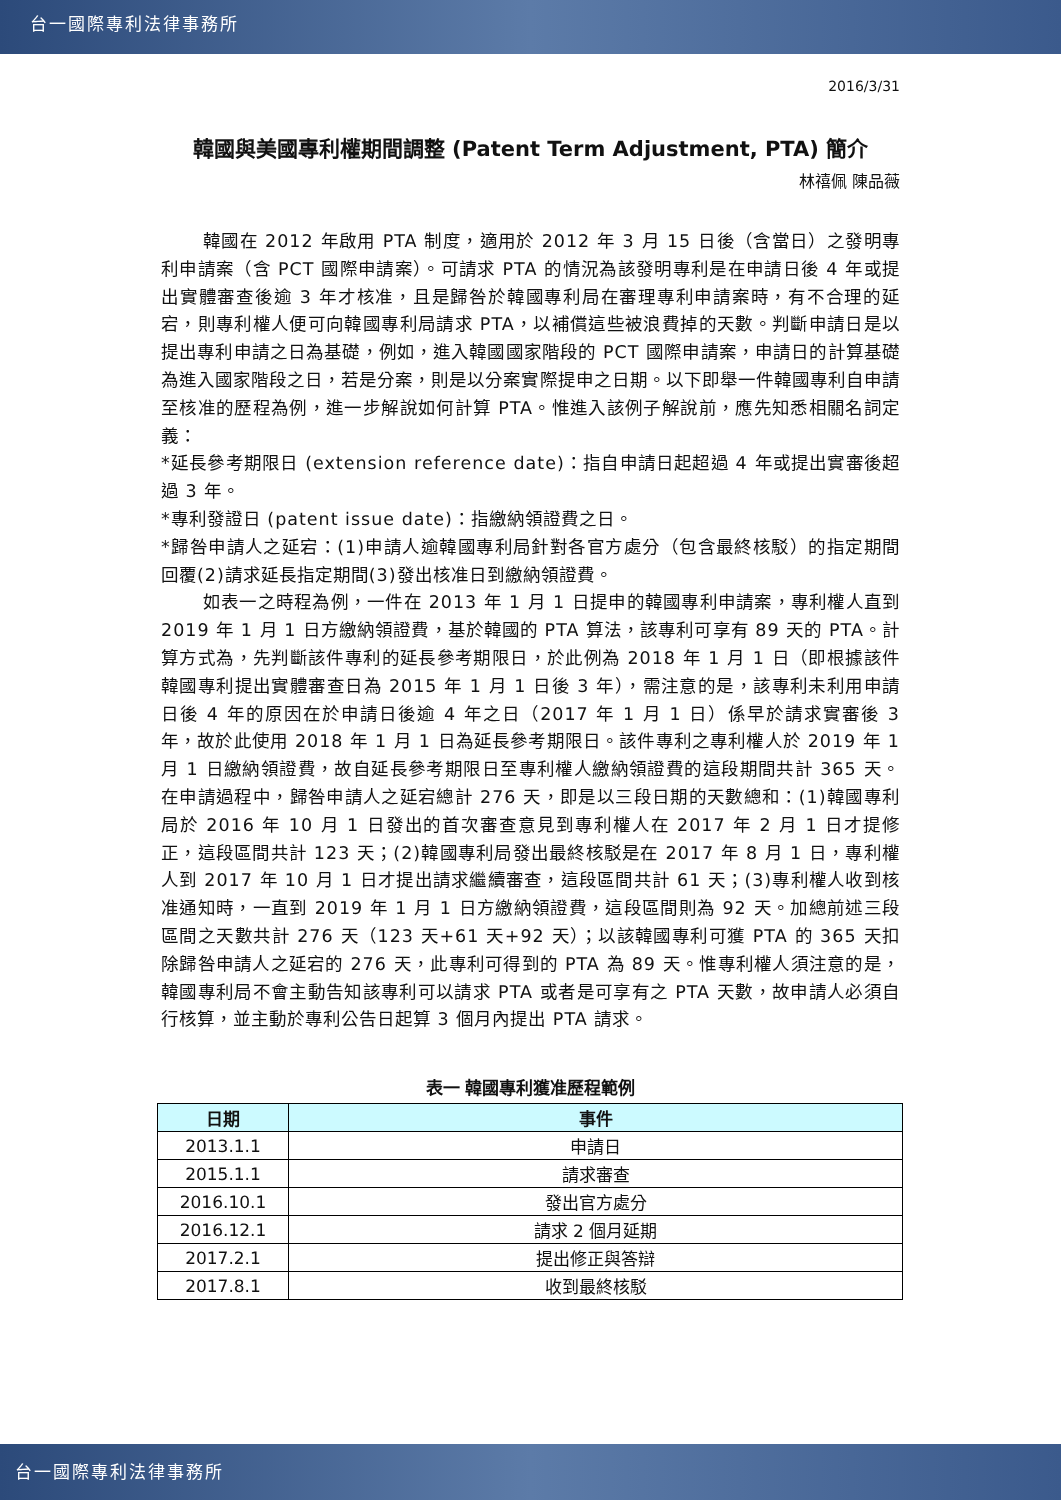台一國際專利法律事務所
2016/3/31
韓國與美國專利權期間調整 (Patent Term Adjustment, PTA) 簡介
林禧佩 陳品薇
韓國在 2012 年啟用 PTA 制度，適用於 2012 年 3 月 15 日後（含當日）之發明專利申請案（含 PCT 國際申請案）。可請求 PTA 的情況為該發明專利是在申請日後 4 年或提出實體審查後逾 3 年才核准，且是歸咎於韓國專利局在審理專利申請案時，有不合理的延宕，則專利權人便可向韓國專利局請求 PTA，以補償這些被浪費掉的天數。判斷申請日是以提出專利申請之日為基礎，例如，進入韓國國家階段的 PCT 國際申請案，申請日的計算基礎為進入國家階段之日，若是分案，則是以分案實際提申之日期。以下即舉一件韓國專利自申請至核准的歷程為例，進一步解說如何計算 PTA。惟進入該例子解說前，應先知悉相關名詞定義：
*延長參考期限日 (extension reference date)：指自申請日起超過 4 年或提出實審後超過 3 年。
*專利發證日 (patent issue date)：指繳納領證費之日。
*歸咎申請人之延宕：(1)申請人逾韓國專利局針對各官方處分（包含最終核駁）的指定期間回覆(2)請求延長指定期間(3)發出核准日到繳納領證費。
如表一之時程為例，一件在 2013 年 1 月 1 日提申的韓國專利申請案，專利權人直到 2019 年 1 月 1 日方繳納領證費，基於韓國的 PTA 算法，該專利可享有 89 天的 PTA。計算方式為，先判斷該件專利的延長參考期限日，於此例為 2018 年 1 月 1 日（即根據該件韓國專利提出實體審查日為 2015 年 1 月 1 日後 3 年），需注意的是，該專利未利用申請日後 4 年的原因在於申請日後逾 4 年之日（2017 年 1 月 1 日）係早於請求實審後 3 年，故於此使用 2018 年 1 月 1 日為延長參考期限日。該件專利之專利權人於 2019 年 1 月 1 日繳納領證費，故自延長參考期限日至專利權人繳納領證費的這段期間共計 365 天。在申請過程中，歸咎申請人之延宕總計 276 天，即是以三段日期的天數總和：(1)韓國專利局於 2016 年 10 月 1 日發出的首次審查意見到專利權人在 2017 年 2 月 1 日才提修正，這段區間共計 123 天；(2)韓國專利局發出最終核駁是在 2017 年 8 月 1 日，專利權人到 2017 年 10 月 1 日才提出請求繼續審查，這段區間共計 61 天；(3)專利權人收到核准通知時，一直到 2019 年 1 月 1 日方繳納領證費，這段區間則為 92 天。加總前述三段區間之天數共計 276 天（123 天+61 天+92 天）；以該韓國專利可獲 PTA 的 365 天扣除歸咎申請人之延宕的 276 天，此專利可得到的 PTA 為 89 天。惟專利權人須注意的是，韓國專利局不會主動告知該專利可以請求 PTA 或者是可享有之 PTA 天數，故申請人必須自行核算，並主動於專利公告日起算 3 個月內提出 PTA 請求。
表一 韓國專利獲准歷程範例
| 日期 | 事件 |
| --- | --- |
| 2013.1.1 | 申請日 |
| 2015.1.1 | 請求審查 |
| 2016.10.1 | 發出官方處分 |
| 2016.12.1 | 請求 2 個月延期 |
| 2017.2.1 | 提出修正與答辯 |
| 2017.8.1 | 收到最終核駁 |
台一國際專利法律事務所